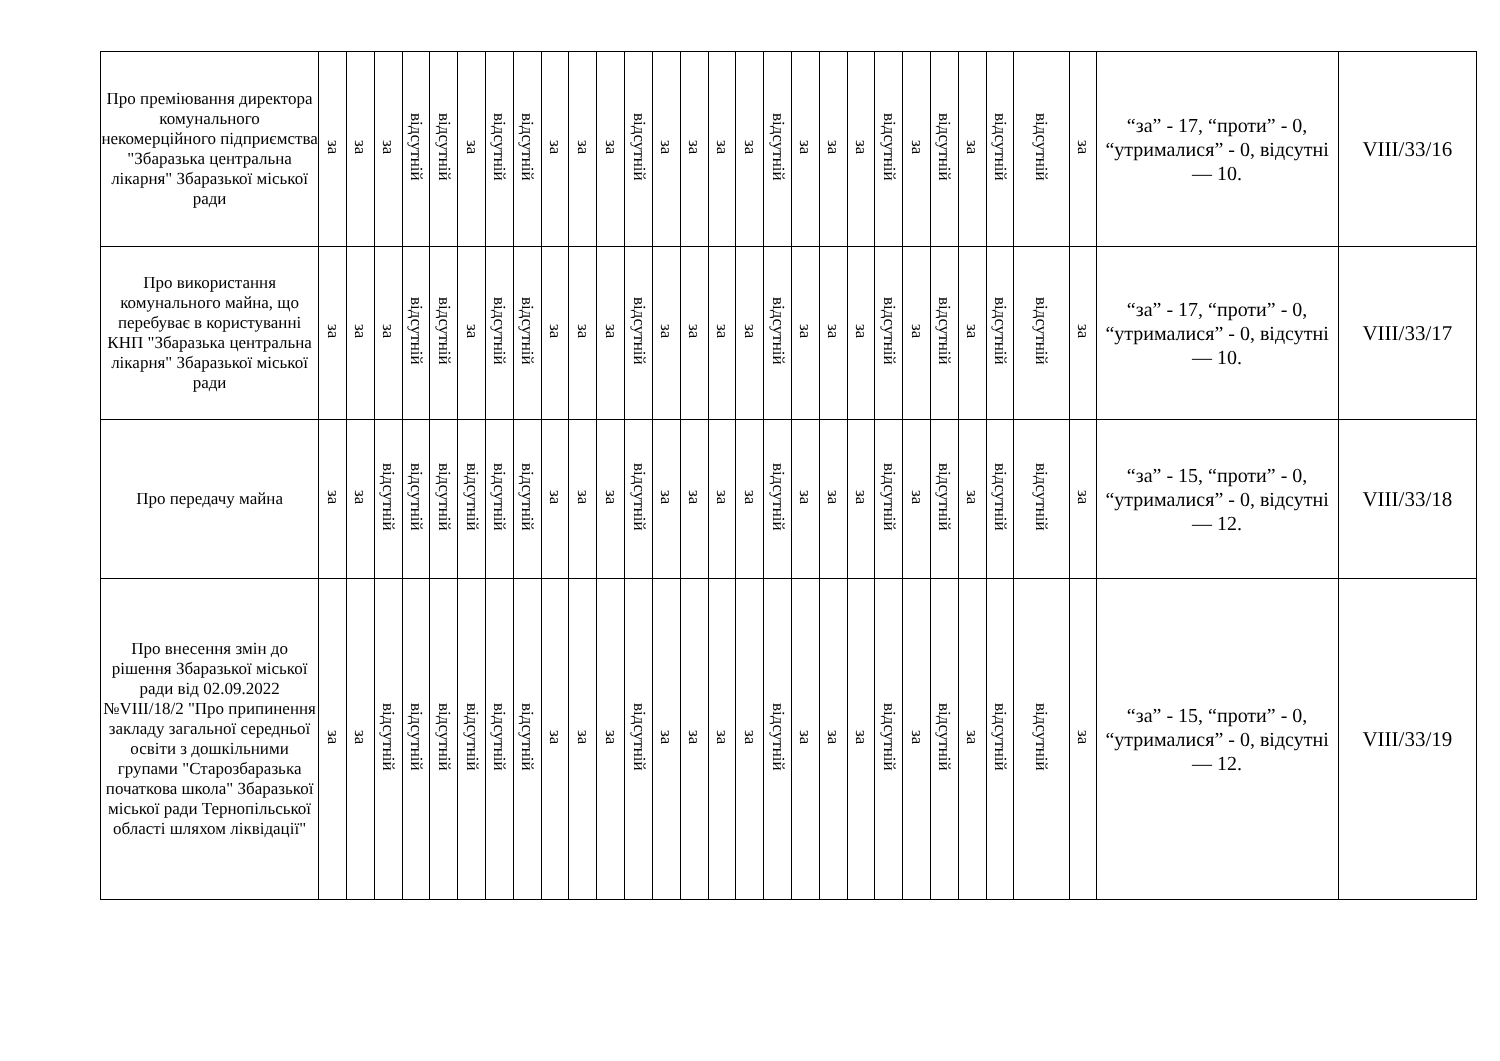| Про преміювання директора комунального некомерційного підприємства "Збаразька центральна лікарня" Збаразької міської ради | за | за | за | відсутній | відсутній | за | відсутній | відсутній | за | за | за | відсутній | за | за | за | за | відсутній | за | за | за | відсутній | за | відсутній | за | відсутній | відсутній | за | “за” - 17, “проти” - 0, “утрималися” - 0, відсутні — 10. | VIII/33/16 |
| Про використання комунального майна, що перебуває в користуванні КНП "Збаразька центральна лікарня" Збаразької міської ради | за | за | за | відсутній | відсутній | за | відсутній | відсутній | за | за | за | відсутній | за | за | за | за | відсутній | за | за | за | відсутній | за | відсутній | за | відсутній | відсутній | за | “за” - 17, “проти” - 0, “утрималися” - 0, відсутні — 10. | VIII/33/17 |
| Про передачу майна | за | за | відсутній | відсутній | відсутній | відсутній | відсутній | відсутній | за | за | за | відсутній | за | за | за | за | відсутній | за | за | за | відсутній | за | відсутній | за | відсутній | відсутній | за | “за” - 15, “проти” - 0, “утрималися” - 0, відсутні — 12. | VIII/33/18 |
| Про внесення змін до рішення Збаразької міської ради від 02.09.2022 №VIII/18/2 "Про припинення закладу загальної середньої освіти з дошкільними групами "Старозбаразька початкова школа" Збаразької міської ради Тернопільської області шляхом ліквідації" | за | за | відсутній | відсутній | відсутній | відсутній | відсутній | відсутній | за | за | за | відсутній | за | за | за | за | відсутній | за | за | за | відсутній | за | відсутній | за | відсутній | відсутній | за | “за” - 15, “проти” - 0, “утрималися” - 0, відсутні — 12. | VIII/33/19 |